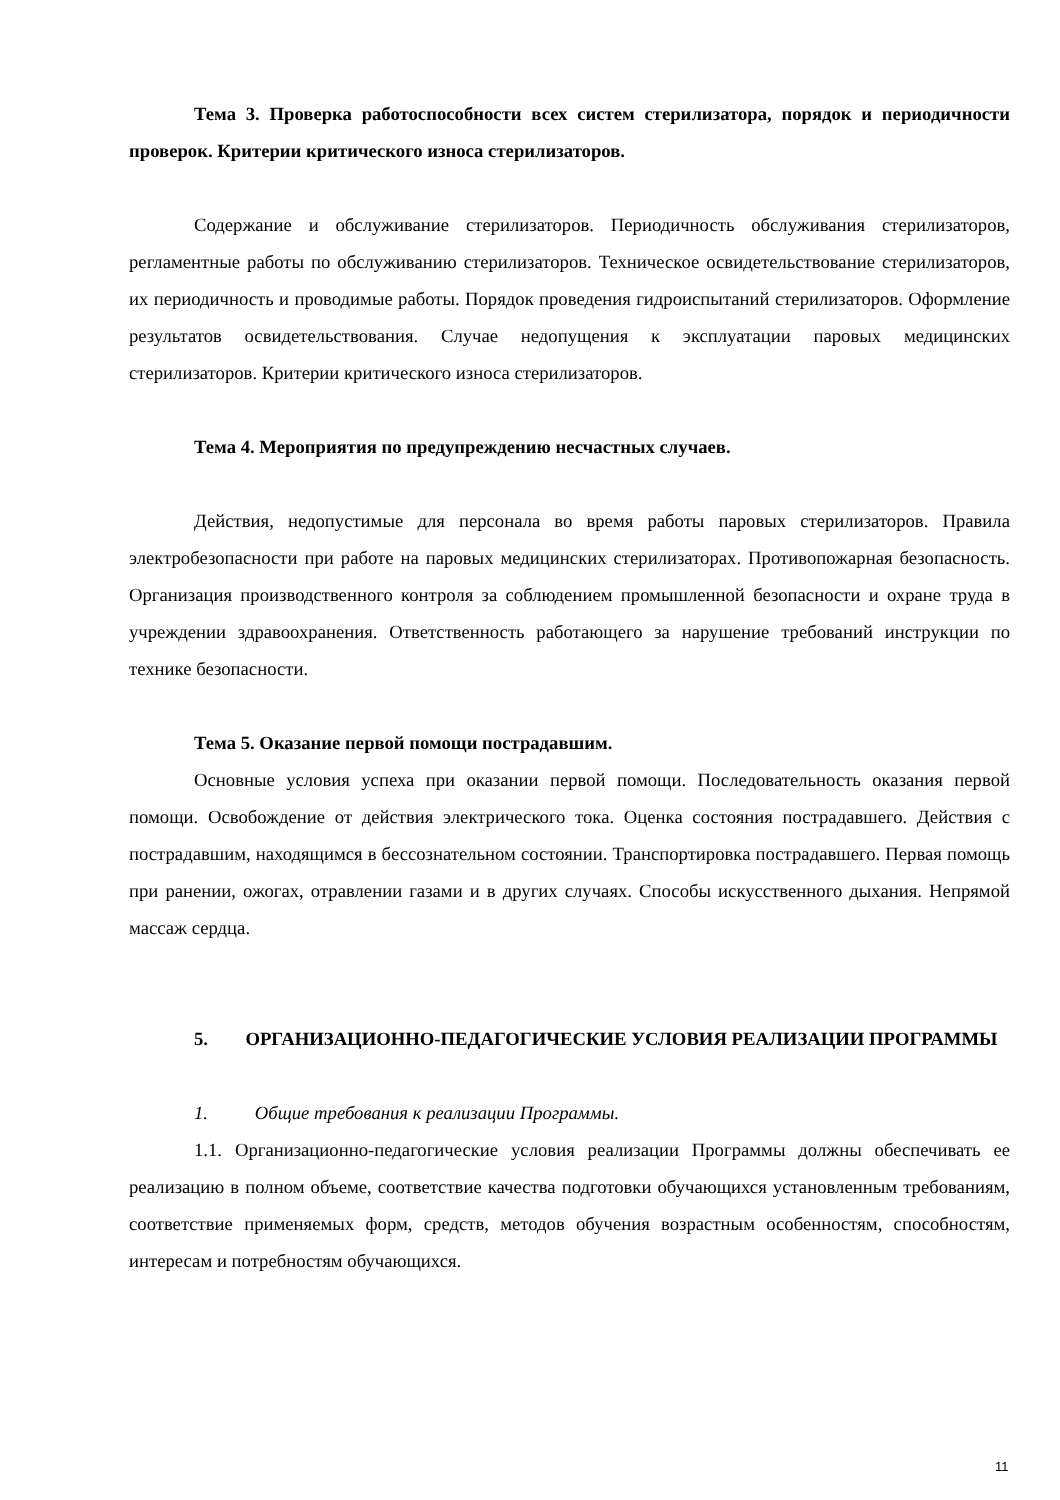Тема 3. Проверка работоспособности всех систем стерилизатора, порядок и периодичности проверок. Критерии критического износа стерилизаторов.
Содержание и обслуживание стерилизаторов. Периодичность обслуживания стерилизаторов, регламентные работы по обслуживанию стерилизаторов. Техническое освидетельствование стерилизаторов, их периодичность и проводимые работы. Порядок проведения гидроиспытаний стерилизаторов. Оформление результатов освидетельствования. Случае недопущения к эксплуатации паровых медицинских стерилизаторов. Критерии критического износа стерилизаторов.
Тема 4. Мероприятия по предупреждению несчастных случаев.
Действия, недопустимые для персонала во время работы паровых стерилизаторов. Правила электробезопасности при работе на паровых медицинских стерилизаторах. Противопожарная безопасность. Организация производственного контроля за соблюдением промышленной безопасности и охране труда в учреждении здравоохранения. Ответственность работающего за нарушение требований инструкции по технике безопасности.
Тема 5. Оказание первой помощи пострадавшим.
Основные условия успеха при оказании первой помощи. Последовательность оказания первой помощи. Освобождение от действия электрического тока. Оценка состояния пострадавшего. Действия с пострадавшим, находящимся в бессознательном состоянии. Транспортировка пострадавшего. Первая помощь при ранении, ожогах, отравлении газами и в других случаях. Способы искусственного дыхания. Непрямой массаж сердца.
5. ОРГАНИЗАЦИОННО-ПЕДАГОГИЧЕСКИЕ УСЛОВИЯ РЕАЛИЗАЦИИ ПРОГРАММЫ
1. Общие требования к реализации Программы.
1.1. Организационно-педагогические условия реализации Программы должны обеспечивать ее реализацию в полном объеме, соответствие качества подготовки обучающихся установленным требованиям, соответствие применяемых форм, средств, методов обучения возрастным особенностям, способностям, интересам и потребностям обучающихся.
11